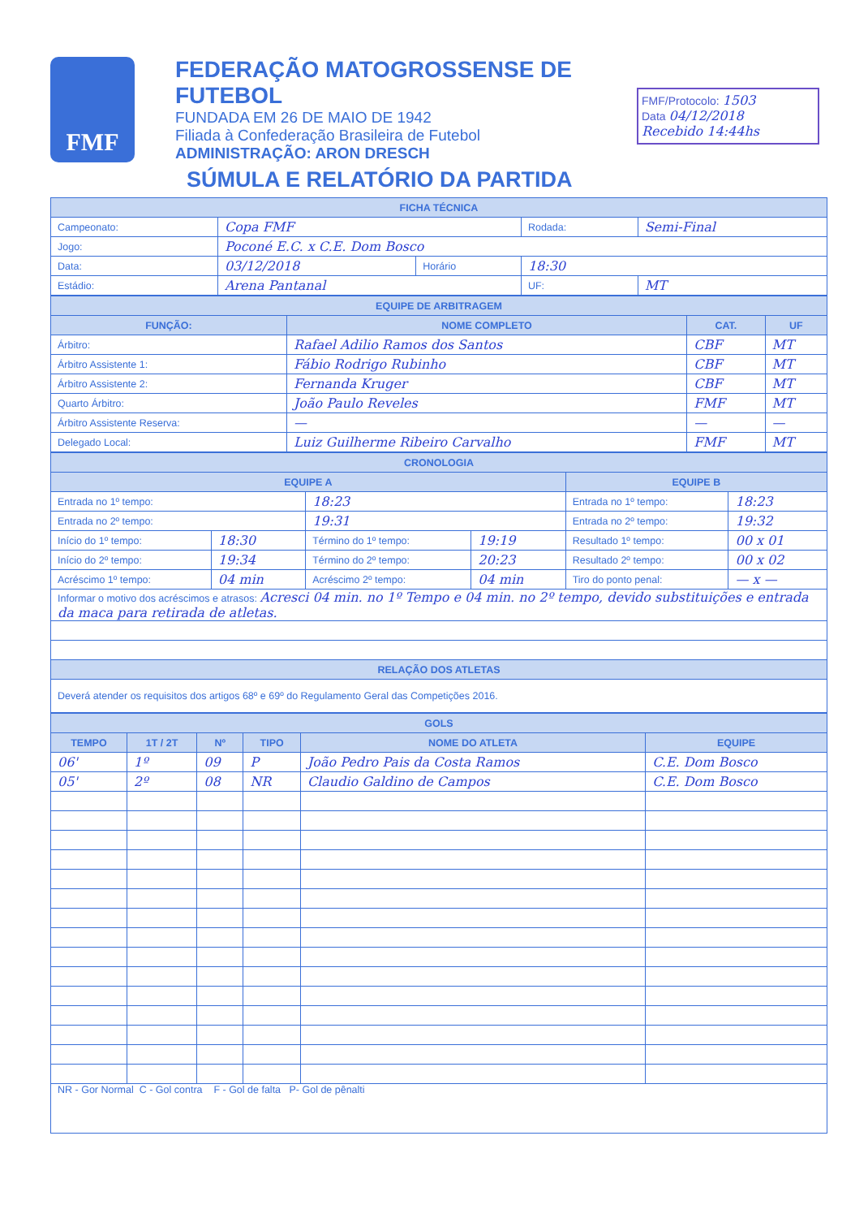FMF
FEDERAÇÃO MATOGROSSENSE DE FUTEBOL
FUNDADA EM 26 DE MAIO DE 1942
Filiada à Confederação Brasileira de Futebol
ADMINISTRAÇÃO: ARON DRESCH
FMF/Protocolo: 1503
Data 04/12/2018
Recebido 14:44hs
SÚMULA E RELATÓRIO DA PARTIDA
| FICHA TÉCNICA | | | | | |
| Campeonato: | Copa FMF | | | Rodada: | Semi-Final |
| Jogo: | Poconé E.C. x C.E. Dom Bosco | | | | |
| Data: | 03/12/2018 | Horário | 18:30 | | |
| Estádio: | Arena Pantanal | | | UF: | MT |
| EQUIPE DE ARBITRAGEM | | | |
| FUNÇÃO: | NOME COMPLETO | CAT. | UF |
| Árbitro: | Rafael Adilio Ramos dos Santos | CBF | MT |
| Árbitro Assistente 1: | Fábio Rodrigo Rubinho | CBF | MT |
| Árbitro Assistente 2: | Fernanda Kruger | CBF | MT |
| Quarto Árbitro: | João Paulo Reveles | FMF | MT |
| Árbitro Assistente Reserva: | — | — | — |
| Delegado Local: | Luiz Guilherme Ribeiro Carvalho | FMF | MT |
| CRONOLOGIA | | | | | | |
| EQUIPE A | | | | EQUIPE B | | |
| Entrada no 1º tempo: | | 18:23 | | Entrada no 1º tempo: | | 18:23 |
| Entrada no 2º tempo: | | 19:31 | | Entrada no 2º tempo: | | 19:32 |
| Início do 1º tempo: | 18:30 | Término do 1º tempo: | 19:19 | Resultado 1º tempo: | 00 x 01 | |
| Início do 2º tempo: | 19:34 | Término do 2º tempo: | 20:23 | Resultado 2º tempo: | 00 x 02 | |
| Acréscimo 1º tempo: | 04 min | Acréscimo 2º tempo: | 04 min | Tiro do ponto penal: | — x — | |
| Informar o motivo dos acréscimos e atrasos: Acresci 04 min. no 1º Tempo e 04 min. no 2º tempo, devido substituições e entrada da maca para retirada de atletas. | | | | | | |
| RELAÇÃO DOS ATLETAS | | | | | | |
| Deverá atender os requisitos dos artigos 68º e 69º do Regulamento Geral das Competições 2016. | | | | | | |
| GOLS | | | | | |
| TEMPO | 1T / 2T | Nº | TIPO | NOME DO ATLETA | EQUIPE |
| 06' | 1º | 09 | P | João Pedro Pais da Costa Ramos | C.E. Dom Bosco |
| 05' | 2º | 08 | NR | Claudio Galdino de Campos | C.E. Dom Bosco |
| NR - Gor Normal C - Gol contra F - Gol de falta P- Gol de pênalti | | | | | |